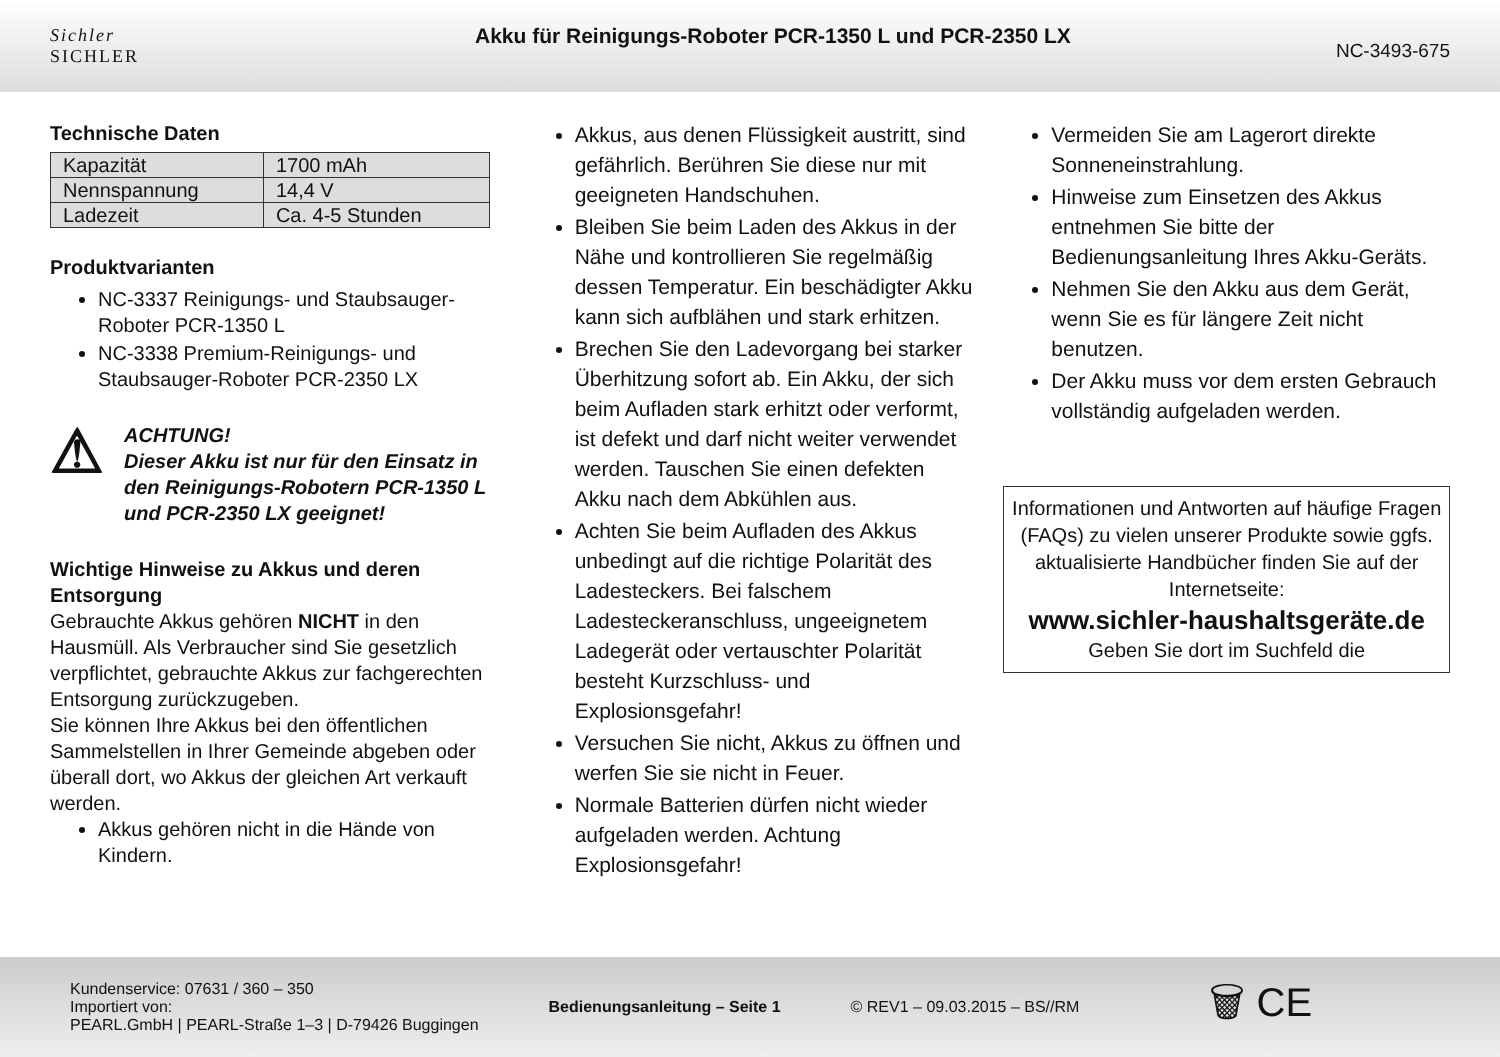Sichler
SICHLER
Akku für Reinigungs-Roboter PCR-1350 L und PCR-2350 LX
NC-3493-675
Technische Daten
| Kapazität | 1700 mAh |
| Nennspannung | 14,4 V |
| Ladezeit | Ca. 4-5 Stunden |
Produktvarianten
NC-3337 Reinigungs- und Staubsauger-Roboter PCR-1350 L
NC-3338 Premium-Reinigungs- und Staubsauger-Roboter PCR-2350 LX
⚠
ACHTUNG!
Dieser Akku ist nur für den Einsatz in den Reinigungs-Robotern PCR-1350 L und PCR-2350 LX geeignet!
Wichtige Hinweise zu Akkus und deren Entsorgung
Gebrauchte Akkus gehören NICHT in den Hausmüll. Als Verbraucher sind Sie gesetzlich verpflichtet, gebrauchte Akkus zur fachgerechten Entsorgung zurückzugeben.
Sie können Ihre Akkus bei den öffentlichen Sammelstellen in Ihrer Gemeinde abgeben oder überall dort, wo Akkus der gleichen Art verkauft werden.
Akkus gehören nicht in die Hände von Kindern.
Akkus, aus denen Flüssigkeit austritt, sind gefährlich. Berühren Sie diese nur mit geeigneten Handschuhen.
Bleiben Sie beim Laden des Akkus in der Nähe und kontrollieren Sie regelmäßig dessen Temperatur. Ein beschädigter Akku kann sich aufblähen und stark erhitzen.
Brechen Sie den Ladevorgang bei starker Überhitzung sofort ab. Ein Akku, der sich beim Aufladen stark erhitzt oder verformt, ist defekt und darf nicht weiter verwendet werden. Tauschen Sie einen defekten Akku nach dem Abkühlen aus.
Achten Sie beim Aufladen des Akkus unbedingt auf die richtige Polarität des Ladesteckers. Bei falschem Ladesteckeranschluss, ungeeignetem Ladegerät oder vertauschter Polarität besteht Kurzschluss- und Explosionsgefahr!
Versuchen Sie nicht, Akkus zu öffnen und werfen Sie sie nicht in Feuer.
Normale Batterien dürfen nicht wieder aufgeladen werden. Achtung Explosionsgefahr!
Vermeiden Sie am Lagerort direkte Sonneneinstrahlung.
Hinweise zum Einsetzen des Akkus entnehmen Sie bitte der Bedienungsanleitung Ihres Akku-Geräts.
Nehmen Sie den Akku aus dem Gerät, wenn Sie es für längere Zeit nicht benutzen.
Der Akku muss vor dem ersten Gebrauch vollständig aufgeladen werden.
Informationen und Antworten auf häufige Fragen (FAQs) zu vielen unserer Produkte sowie ggfs. aktualisierte Handbücher finden Sie auf der Internetseite:
www.sichler-haushaltsgeräte.de
Geben Sie dort im Suchfeld die
Kundenservice: 07631 / 360 – 350
Importiert von:
PEARL.GmbH | PEARL-Straße 1–3 | D-79426 Buggingen
Bedienungsanleitung – Seite 1 © REV1 – 09.03.2015 – BS//RM
🗑 CE